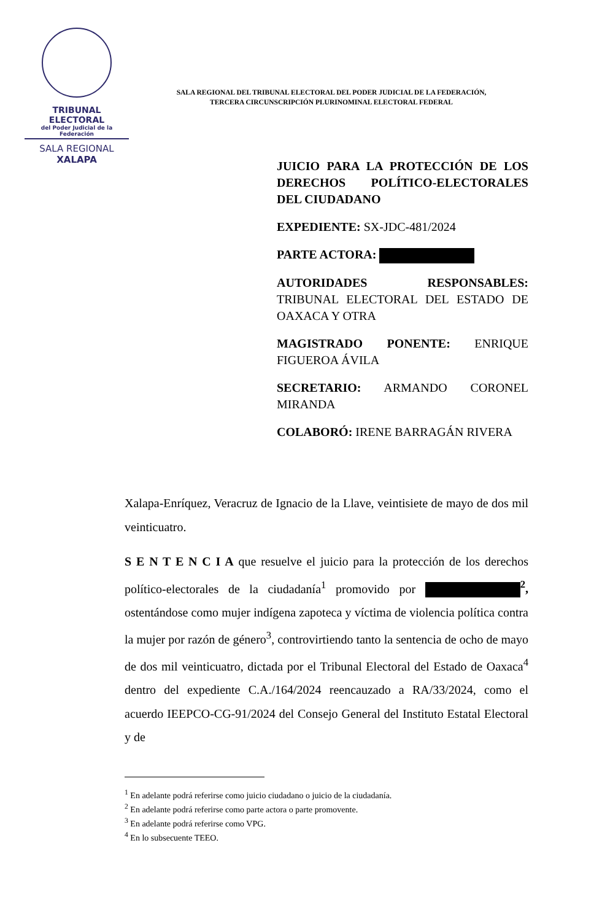TRIBUNAL ELECTORAL
del Poder Judicial de la Federación
SALA REGIONAL
XALAPA
SALA REGIONAL DEL TRIBUNAL ELECTORAL DEL PODER JUDICIAL DE LA FEDERACIÓN,
TERCERA CIRCUNSCRIPCIÓN PLURINOMINAL ELECTORAL FEDERAL
JUICIO PARA LA PROTECCIÓN DE LOS DERECHOS POLÍTICO-ELECTORALES DEL CIUDADANO
EXPEDIENTE: SX-JDC-481/2024
PARTE ACTORA:
AUTORIDADES RESPONSABLES: TRIBUNAL ELECTORAL DEL ESTADO DE OAXACA Y OTRA
MAGISTRADO PONENTE: ENRIQUE FIGUEROA ÁVILA
SECRETARIO: ARMANDO CORONEL MIRANDA
COLABORÓ: IRENE BARRAGÁN RIVERA
Xalapa-Enríquez, Veracruz de Ignacio de la Llave, veintisiete de mayo de dos mil veinticuatro.
S E N T E N C I A que resuelve el juicio para la protección de los derechos político-electorales de la ciudadanía<sup>1</sup> promovido por <sup>2</sup>, ostentándose como mujer indígena zapoteca y víctima de violencia política contra la mujer por razón de género<sup>3</sup>, controvirtiendo tanto la sentencia de ocho de mayo de dos mil veinticuatro, dictada por el Tribunal Electoral del Estado de Oaxaca<sup>4</sup> dentro del expediente C.A./164/2024 reencauzado a RA/33/2024, como el acuerdo IEEPCO-CG-91/2024 del Consejo General del Instituto Estatal Electoral y de
<sup>1</sup> En adelante podrá referirse como juicio ciudadano o juicio de la ciudadanía.
<sup>2</sup> En adelante podrá referirse como parte actora o parte promovente.
<sup>3</sup> En adelante podrá referirse como VPG.
<sup>4</sup> En lo subsecuente TEEO.